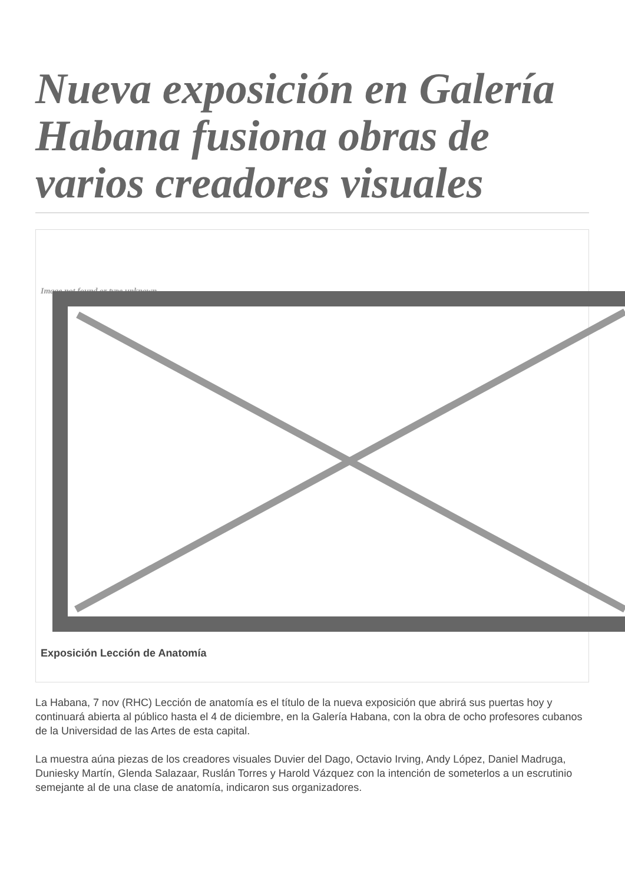Nueva exposición en Galería Habana fusiona obras de varios creadores visuales
Image not found or type unknown
Exposición Lección de Anatomía
La Habana, 7 nov (RHC) Lección de anatomía es el título de la nueva exposición que abrirá sus puertas hoy y continuará abierta al público hasta el 4 de diciembre, en la Galería Habana, con la obra de ocho profesores cubanos de la Universidad de las Artes de esta capital.
La muestra aúna piezas de los creadores visuales Duvier del Dago, Octavio Irving, Andy López, Daniel Madruga, Duniesky Martín, Glenda Salazaar, Ruslán Torres y Harold Vázquez con la intención de someterlos a un escrutinio semejante al de una clase de anatomía, indicaron sus organizadores.